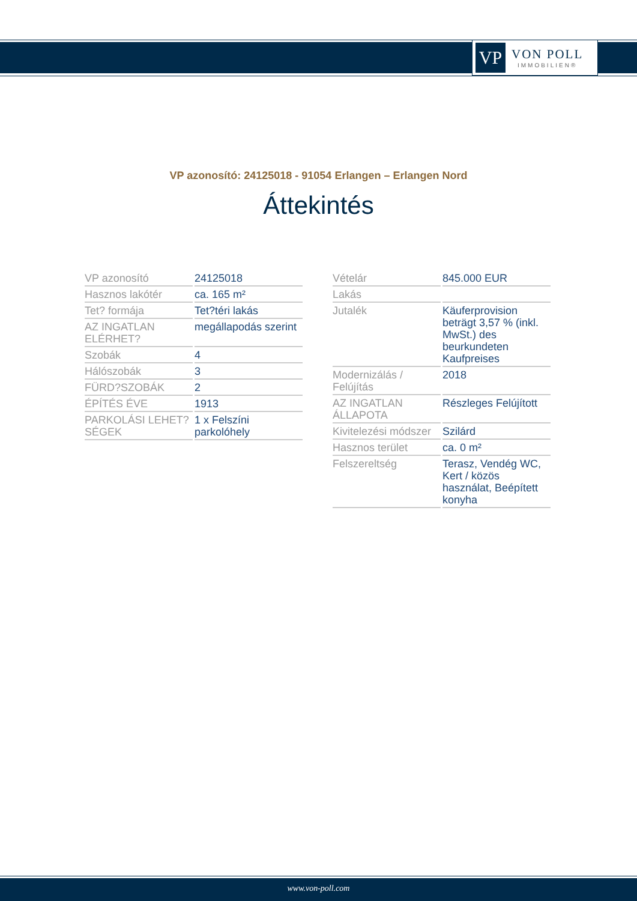VP
VON POLL
IMMOBILIEN®
VP azonosító: 24125018 - 91054 Erlangen – Erlangen Nord
Áttekintés
| VP azonosító | 24125018 |
| Hasznos lakótér | ca. 165 m² |
| Tet? formája | Tet?téri lakás |
| AZ INGATLAN ELÉRHET? | megállapodás szerint |
| Szobák | 4 |
| Hálószobák | 3 |
| FÜRD?SZOBÁK | 2 |
| ÉPÍTÉS ÉVE | 1913 |
| PARKOLÁSI LEHET?SÉGEK | 1 x Felszíni parkolóhely |
| Vételár | 845.000 EUR |
| Lakás | |
| Jutalék | Käuferprovision beträgt 3,57 % (inkl. MwSt.) des beurkundeten Kaufpreises |
| Modernizálás / Felújítás | 2018 |
| AZ INGATLAN ÁLLAPOTA | Részleges Felújított |
| Kivitelezési módszer | Szilárd |
| Hasznos terület | ca. 0 m² |
| Felszereltség | Terasz, Vendég WC, Kert / közös használat, Beépített konyha |
www.von-poll.com